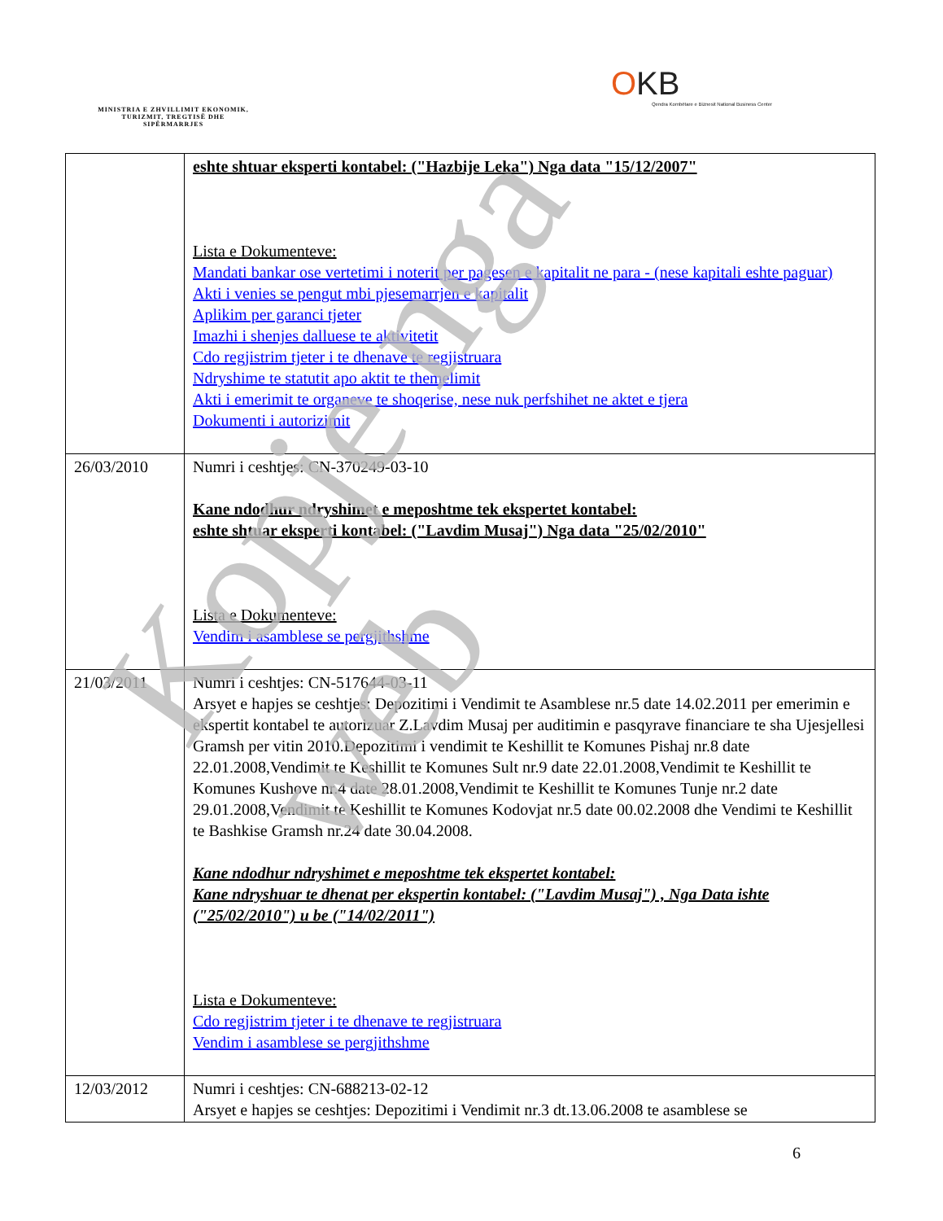MINISTRIA E ZHVILLIMIT EKONOMIK, TURIZMIT, TREGTISË DHE SIPËRMARRJES
OKB
Qendra Kombëtare e Biznesit National Business Center
| | eshte shtuar eksperti kontabel: ("Hazbije Leka") Nga data "15/12/2007" Lista e Dokumenteve: Mandati bankar ose vertetimi i noterit per pagesen e kapitalit ne para - (nese kapitali eshte paguar) Akti i venies se pengut mbi pjesemarrjen e kapitalit Aplikim per garanci tjeter Imazhi i shenjes dalluese te aktivitetit Cdo regjistrim tjeter i te dhenave te regjistruara Ndryshime te statutit apo aktit te themelimit Akti i emerimit te organeve te shoqerise, nese nuk perfshihet ne aktet e tjera Dokumenti i autorizimit |
| 26/03/2010 | Numri i ceshtjes: CN-370249-03-10 Kane ndodhur ndryshimet e meposhtme tek ekspertet kontabel: eshte shtuar eksperti kontabel: ("Lavdim Musaj") Nga data "25/02/2010" Lista e Dokumenteve: Vendim i asamblese se pergjithshme |
| 21/03/2011 | Numri i ceshtjes: CN-517644-03-11 Arsyet e hapjes se ceshtjes: Depozitimi i Vendimit te Asamblese nr.5 date 14.02.2011 per emerimin e ekspertit kontabel te autorizuar Z.Lavdim Musaj per auditimin e pasqyrave financiare te sha Ujesjellesi Gramsh per vitin 2010.Depozitimi i vendimit te Keshillit te Komunes Pishaj nr.8 date 22.01.2008,Vendimit te Keshillit te Komunes Sult nr.9 date 22.01.2008,Vendimit te Keshillit te Komunes Kushove nr.4 date 28.01.2008,Vendimit te Keshillit te Komunes Tunje nr.2 date 29.01.2008,Vendimit te Keshillit te Komunes Kodovjat nr.5 date 00.02.2008 dhe Vendimi te Keshillit te Bashkise Gramsh nr.24 date 30.04.2008. Kane ndodhur ndryshimet e meposhtme tek ekspertet kontabel: Kane ndryshuar te dhenat per ekspertin kontabel: ("Lavdim Musaj") , Nga Data ishte ("25/02/2010") u be ("14/02/2011") Lista e Dokumenteve: Cdo regjistrim tjeter i te dhenave te regjistruara Vendim i asamblese se pergjithshme |
| 12/03/2012 | Numri i ceshtjes: CN-688213-02-12 Arsyet e hapjes se ceshtjes: Depozitimi i Vendimit nr.3 dt.13.06.2008 te asamblese se |
6
Kopje nga web